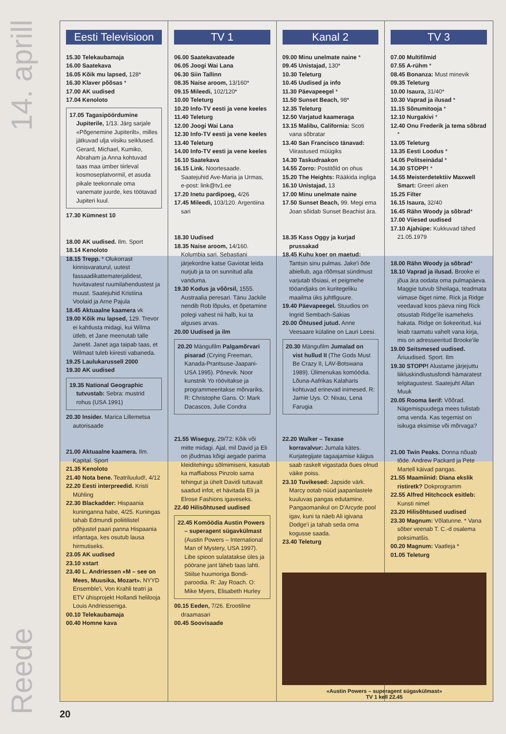Reede 14. aprill
Eesti Televisioon
15.30 Telekaubamaja
16.00 Saatekava
16.05 Kõik mu lapsed, 128*
16.30 Klaver põõsas *
17.00 AK uudised
17.04 Kenoloto
17.05 Tagasipöördumine Jupiterile, 1/13. Järg sarjale «Põgenemine Jupiterilt», milles jätkuvad ulja viisiku seiklused. Gerard, Michael, Kumiko, Abraham ja Anna kohtuvad taas maa ümber tiirleval kosmoseplatvormil, et asuda pikale teekonnale oma vanemate juurde, kes töötavad Jupiteri kuul.
17.30 Kümnest 10
18.00 AK uudised. Ilm. Sport
18.14 Kenoloto
18.15 Trepp. * Olukorrast kinnisvaraturul, uutest fassaadikattematerjalidest, huvitavatest ruumilahendustest ja muust. Saatejuhid Kristiina Voolaid ja Arne Pajula
18.45 Aktuaalne kaamera vk
19.00 Kõik mu lapsed, 129. Trevor ei kahtlusta midagi, kui Wilma ütleb, et Jane meenutab talle Janetit. Janet aga taipab taas, et Wilmast tuleb kiiresti vabaneda.
19.25 Laulukarussell 2000
19.30 AK uudised
19.35 National Geographic tutvustab: Sebra: mustrid rohus (USA 1991)
20.30 Insider. Marica Lillemetsa autorisaade
21.00 Aktuaalne kaamera. Ilm. Kapital. Sport
21.35 Kenoloto
21.40 Nota bene. Teatriluulud!, 4/12
22.20 Eesti interpreedid. Kristi Mühling
22.30 Blackadder: Hispaania kuninganna habe, 4/25. Kuningas tahab Edmundi poliitilistel põhjustel paari panna Hispaania infantaga, kes osutub lausa hirmutiseks.
23.05 AK uudised
23.10 xstart
23.40 L. Andriessen «M – see on Mees, Muusika, Mozart». NYYD Ensemble'i, Von Krahli teatri ja ETV ühisprojekt Hollandi helilooja Louis Andriesseniga.
00.10 Telekaubamaja
00.40 Homne kava
TV 1
06.00 Saatekavateade
06.05 Joogi Wai Lana
06.30 Siin Tallinn
08.35 Naise aroom, 13/160*
09.15 Mileedi, 102/120*
10.00 Teleturg
10.20 Info-TV eesti ja vene keeles
11.40 Teleturg
12.00 Joogi Wai Lana
12.30 Info-TV eesti ja vene keeles
13.40 Teleturg
14.00 Info-TV eesti ja vene keeles
16.10 Saatekava
16.15 Link. Noortesaade. Saatejuhid Ave-Maria ja Urmas, e-post: link@tv1.ee
17.20 Inetu pardipoeg, 4/26
17.45 Mileedi, 103/120. Argentiina sari
18.30 Uudised
18.35 Naise aroom, 14/160. Kolumbia sari. Sebastiani järjekordne katse Gaviotat leida nurjub ja ta on sunnitud alla vanduma.
19.30 Kodus ja võõrsil, 1555. Austraalia peresari. Tänu Jackile nendib Rob lõpuks, et õpetamine polegi vahest nii halb, kui ta alguses arvas.
20.00 Uudised ja ilm
20.20 Mängufilm Palgamõrvari pisarad (Crying Freeman, Kanada-Prantsuse-Jaapani-USA 1995). Põnevik. Noor kunstnik Yo röövitakse ja programmeeritakse mõrvariks. R: Christophe Gans. O: Mark Dacascos, Julie Condra
21.55 Wiseguy, 29/72: Kõik või mitte midagi. Ajal, mil David ja Eli on jõudmas kõigi aegade parima kleiditehingu sõlmimiseni, kasutab ka maffiaboss Pinzolo sama tehingut ja ühelt Davidi tuttavalt saadud infot, et hävitada Eli ja Elrose Fashions igaveseks.
22.40 Hilisõhtused uudised
22.45 Komöödia Austin Powers – superagent sügavkülmast (Austin Powers – International Man of Mystery, USA 1997). Libe spioon sulatatakse üles ja pöörane jant läheb taas lahti. Stiilse huumoriga Bondi-paroodia. R: Jay Roach. O: Mike Myers, Elisabeth Hurley
00.15 Eeden, 7/26. Erootiline draamasari
00.45 Soovisaade
Kanal 2
09.00 Minu unelmate naine *
09.45 Unistajad, 130*
10.30 Teleturg
10.45 Uudised ja info
11.30 Päevapeegel *
11.50 Sunset Beach, 98*
12.35 Teleturg
12.50 Varjatud kaameraga
13.15 Malibu, California: Scoti vana sõbratar
13.40 San Francisco tänavad: Viirastused müügiks
14.30 Taskudraakon
14.55 Zorro: Postitõld on ohus
15.20 The Heights: Rääkida ingliga
16.10 Unistajad, 13
17.00 Minu unelmate naine
17.50 Sunset Beach, 99. Megi ema Joan sõidab Sunset Beachist ära.
18.35 Kass Oggy ja kurjad prussakad
18.45 Kuhu koer on maetud: Tantsin sinu pulmas. Jake'i õde abiellub, aga rõõmsat sündmust varjutab tõsiasi, et peigmehe tööandjaks on kuritegeliku maailma üks juhtfiguure.
19.40 Päevapeegel. Stuudios on Ingrid Sembach-Sakias
20.00 Õhtused jutud. Anne Veesaare külaline on Lauri Leesi.
20.30 Mängufilm Jumalad on vist hullud II (The Gods Must Be Crazy II, LAV-Botswana 1989). Ülimenukas komöödia. Lõuna-Aafrikas Kalaharis kohtuvad erinevad inimesed. R: Jamie Uys. O: Nixau, Lena Farugia
22.20 Walker – Texase korravalvur: Jumala kätes. Kurjategijate tagaajamise käigus saab raskelt vigastada õues olnud väike poiss.
23.10 Tuvikesed: Japside värk. Marcy ootab nüüd jaapanlastele kuuluvas pangas edutamine. Pangaomanikul on D'Arcyde pool igav, kuni ta näeb Ali igivana Dodge'i ja tahab seda oma kogusse saada.
23.40 Teleturg
TV 3
07.00 Multifilmid
07.55 A-rühm *
08.45 Bonanza: Must minevik
09.35 Teleturg
10.00 Isaura, 31/40*
10.30 Vaprad ja ilusad *
11.15 Sõnumitooja *
12.10 Nurgakivi *
12.40 Onu Frederik ja tema sõbrad *
13.05 Teleturg
13.35 Eesti Loodus *
14.05 Politseinädal *
14.30 STOPP! *
14.55 Meisterdetektiiv Maxwell Smart: Greeri aken
15.25 Filter
16.15 Isaura, 32/40
16.45 Rähn Woody ja sõbrad*
17.00 Viiesed uudised
17.10 Ajahüpe: Kukkuvad tähed 21.05.1979
18.00 Rähn Woody ja sõbrad*
18.10 Vaprad ja ilusad. Brooke ei jõua ära oodata oma pulmapäeva. Maggie tutvub Sheilaga, teadmata viimase õiget nime. Rick ja Ridge veedavad koos päeva ning Rick otsustab Ridge'ile isameheks hakata. Ridge on šokeeritud, kui leiab raamatu vahelt vana kirja, mis on adresseeritud Brooke'ile
19.00 Seitsmesed uudised. Äriuudised. Sport. Ilm
19.30 STOPP! Alustame järjejuttu liikluskindlustusfondi hämaratest telgitagustest. Saatejuht Allan Muuk
20.05 Rooma šerif: Võõrad. Nägemispuudega mees tulistab oma venda. Kas tegemist on isikuga eksimise või mõrvaga?
21.00 Twin Peaks. Donna nõuab tõde. Andrew Packard ja Pete Martell käivad pangas.
21.55 Maamiinid: Diana ekslik ristiretk? Dokprogramm
22.55 Alfred Hitchcock esitleb: Kunsti nimel
23.20 Hilisõhtused uudised
23.30 Magnum: Võlatunne. * Vana sõber veenab T. C.-d osalema poksimatšis.
00.20 Magnum: Vaatleja *
01.05 Teleturg
«Austin Powers – superagent sügavkülmast»
TV 1 kell 22.45
20